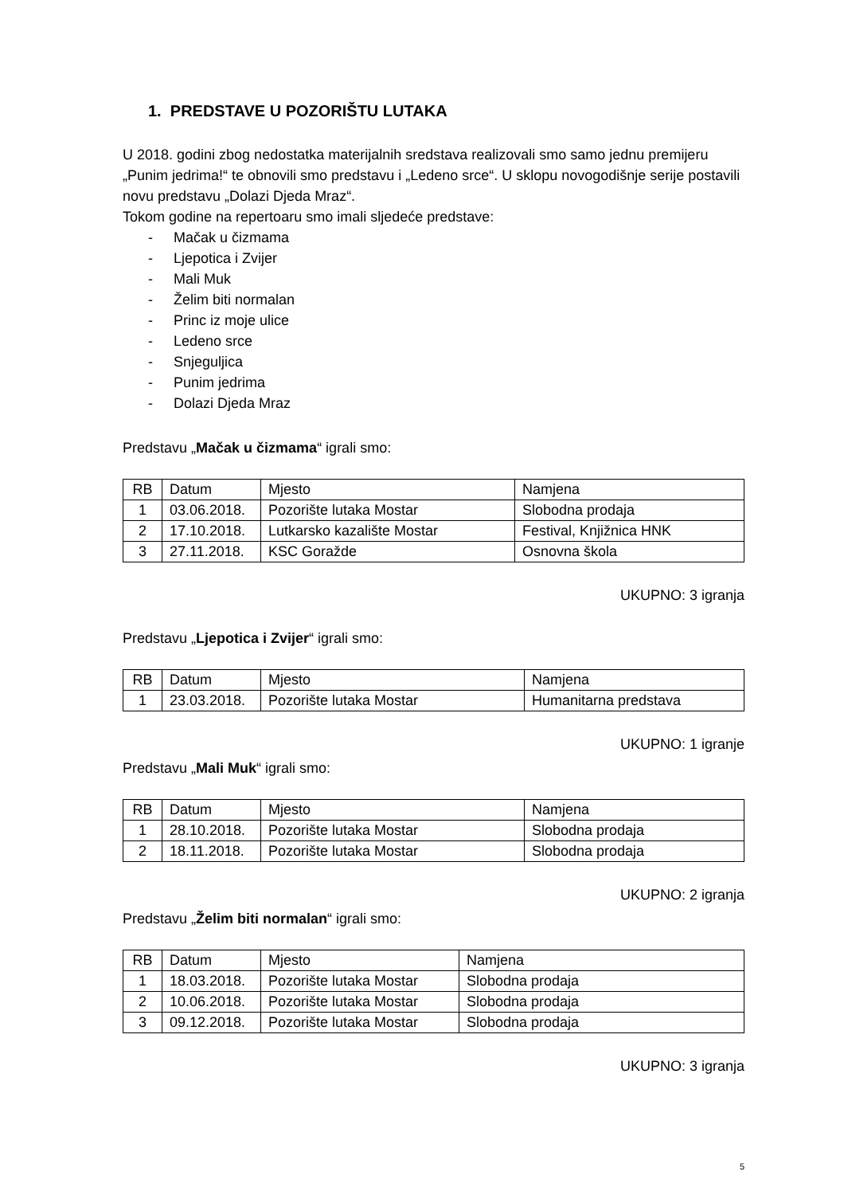1. PREDSTAVE U POZORIŠTU LUTAKA
U 2018. godini zbog nedostatka materijalnih sredstava realizovali smo samo jednu premijeru „Punim jedrima!“ te obnovili smo predstavu i „Ledeno srce“. U sklopu novogodišnje serije postavili novu predstavu „Dolazi Djeda Mraz“.
Tokom godine na repertoaru smo imali sljedeće predstave:
- Mačak u čizmama
- Ljepotica i Zvijer
- Mali Muk
- Želim biti normalan
- Princ iz moje ulice
- Ledeno srce
- Snjeguljica
- Punim jedrima
- Dolazi Djeda Mraz
Predstavu „Mačak u čizmama“ igrali smo:
| RB | Datum | Mjesto | Namjena |
| 1 | 03.06.2018. | Pozorište lutaka Mostar | Slobodna prodaja |
| 2 | 17.10.2018. | Lutkarsko kazalište Mostar | Festival, Knjižnica HNK |
| 3 | 27.11.2018. | KSC Goražde | Osnovna škola |
UKUPNO: 3 igranja
Predstavu „Ljepotica i Zvijer“ igrali smo:
| RB | Datum | Mjesto | Namjena |
| 1 | 23.03.2018. | Pozorište lutaka Mostar | Humanitarna predstava |
UKUPNO: 1 igranje
Predstavu „Mali Muk“ igrali smo:
| RB | Datum | Mjesto | Namjena |
| 1 | 28.10.2018. | Pozorište lutaka Mostar | Slobodna prodaja |
| 2 | 18.11.2018. | Pozorište lutaka Mostar | Slobodna prodaja |
UKUPNO: 2 igranja
Predstavu „Želim biti normalan“ igrali smo:
| RB | Datum | Mjesto | Namjena |
| 1 | 18.03.2018. | Pozorište lutaka Mostar | Slobodna prodaja |
| 2 | 10.06.2018. | Pozorište lutaka Mostar | Slobodna prodaja |
| 3 | 09.12.2018. | Pozorište lutaka Mostar | Slobodna prodaja |
UKUPNO: 3 igranja
5